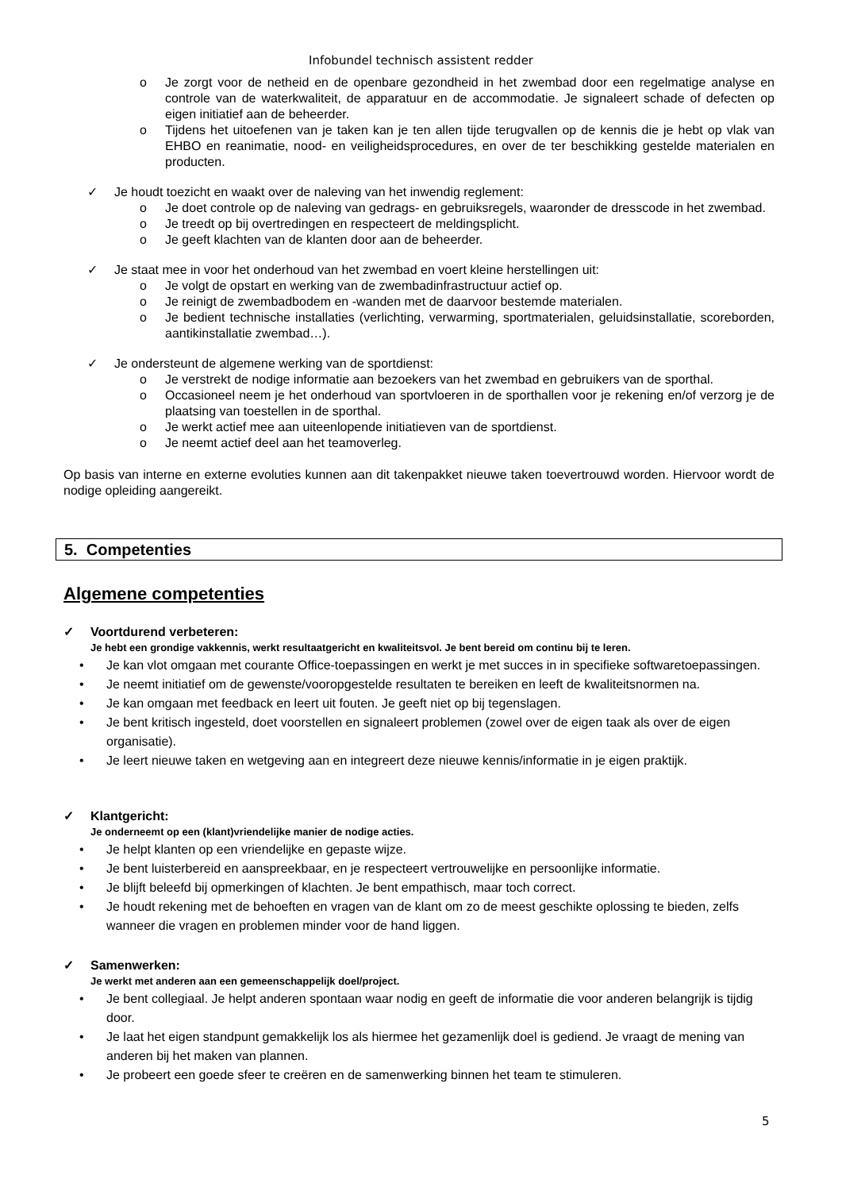Infobundel technisch assistent redder
o Je zorgt voor de netheid en de openbare gezondheid in het zwembad door een regelmatige analyse en controle van de waterkwaliteit, de apparatuur en de accommodatie. Je signaleert schade of defecten op eigen initiatief aan de beheerder.
o Tijdens het uitoefenen van je taken kan je ten allen tijde terugvallen op de kennis die je hebt op vlak van EHBO en reanimatie, nood- en veiligheidsprocedures, en over de ter beschikking gestelde materialen en producten.
✓ Je houdt toezicht en waakt over de naleving van het inwendig reglement:
o Je doet controle op de naleving van gedrags- en gebruiksregels, waaronder de dresscode in het zwembad.
o Je treedt op bij overtredingen en respecteert de meldingsplicht.
o Je geeft klachten van de klanten door aan de beheerder.
✓ Je staat mee in voor het onderhoud van het zwembad en voert kleine herstellingen uit:
o Je volgt de opstart en werking van de zwembadinfrastructuur actief op.
o Je reinigt de zwembadbodem en -wanden met de daarvoor bestemde materialen.
o Je bedient technische installaties (verlichting, verwarming, sportmaterialen, geluidsinstallatie, scoreborden, aantikinstallatie zwembad…).
✓ Je ondersteunt de algemene werking van de sportdienst:
o Je verstrekt de nodige informatie aan bezoekers van het zwembad en gebruikers van de sporthal.
o Occasioneel neem je het onderhoud van sportvloeren in de sporthallen voor je rekening en/of verzorg je de plaatsing van toestellen in de sporthal.
o Je werkt actief mee aan uiteenlopende initiatieven van de sportdienst.
o Je neemt actief deel aan het teamoverleg.
Op basis van interne en externe evoluties kunnen aan dit takenpakket nieuwe taken toevertrouwd worden. Hiervoor wordt de nodige opleiding aangereikt.
5. Competenties
Algemene competenties
✓ Voortdurend verbeteren:
Je hebt een grondige vakkennis, werkt resultaatgericht en kwaliteitsvol. Je bent bereid om continu bij te leren.
• Je kan vlot omgaan met courante Office-toepassingen en werkt je met succes in in specifieke softwaretoepassingen.
• Je neemt initiatief om de gewenste/vooropgestelde resultaten te bereiken en leeft de kwaliteitsnormen na.
• Je kan omgaan met feedback en leert uit fouten. Je geeft niet op bij tegenslagen.
• Je bent kritisch ingesteld, doet voorstellen en signaleert problemen (zowel over de eigen taak als over de eigen organisatie).
• Je leert nieuwe taken en wetgeving aan en integreert deze nieuwe kennis/informatie in je eigen praktijk.
✓ Klantgericht:
Je onderneemt op een (klant)vriendelijke manier de nodige acties.
• Je helpt klanten op een vriendelijke en gepaste wijze.
• Je bent luisterbereid en aanspreekbaar, en je respecteert vertrouwelijke en persoonlijke informatie.
• Je blijft beleefd bij opmerkingen of klachten. Je bent empathisch, maar toch correct.
• Je houdt rekening met de behoeften en vragen van de klant om zo de meest geschikte oplossing te bieden, zelfs wanneer die vragen en problemen minder voor de hand liggen.
✓ Samenwerken:
Je werkt met anderen aan een gemeenschappelijk doel/project.
• Je bent collegiaal. Je helpt anderen spontaan waar nodig en geeft de informatie die voor anderen belangrijk is tijdig door.
• Je laat het eigen standpunt gemakkelijk los als hiermee het gezamenlijk doel is gediend. Je vraagt de mening van anderen bij het maken van plannen.
• Je probeert een goede sfeer te creëren en de samenwerking binnen het team te stimuleren.
5